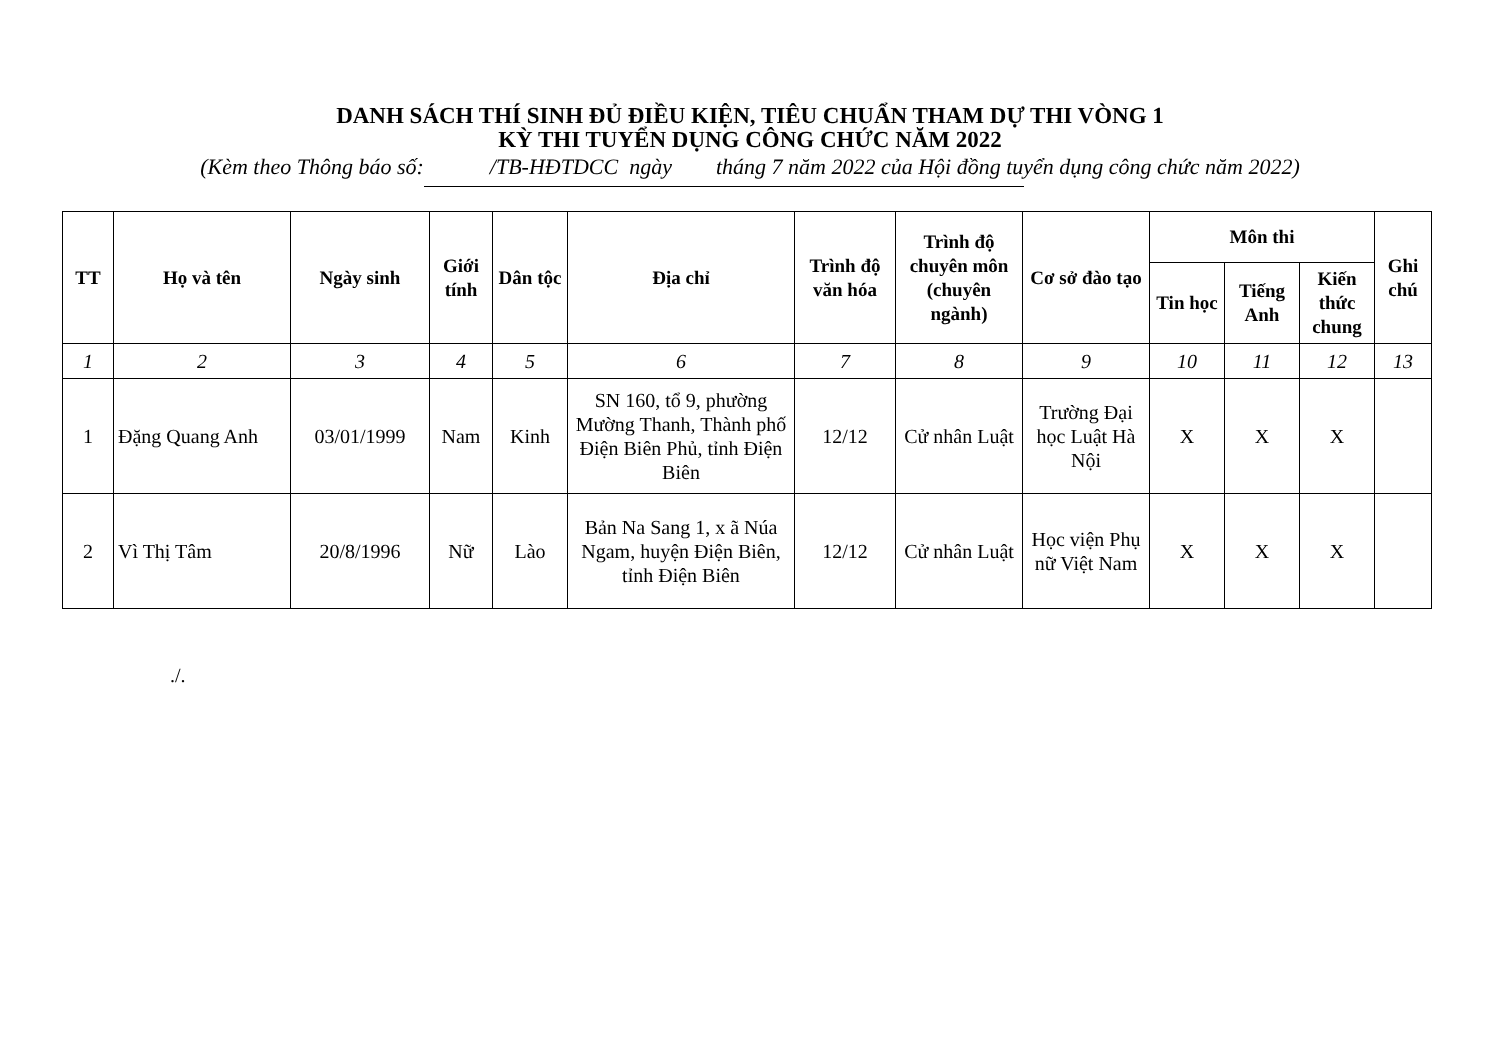DANH SÁCH THÍ SINH ĐỦ ĐIỀU KIỆN, TIÊU CHUẨN THAM DỰ THI VÒNG 1
KỲ THI TUYỂN DỤNG CÔNG CHỨC NĂM 2022
(Kèm theo Thông báo số: /TB-HĐTDCC ngày tháng 7 năm 2022 của Hội đồng tuyển dụng công chức năm 2022)
| TT | Họ và tên | Ngày sinh | Giới tính | Dân tộc | Địa chỉ | Trình độ văn hóa | Trình độ chuyên môn (chuyên ngành) | Cơ sở đào tạo | Môn thi | | | Ghi chú |
| --- | --- | --- | --- | --- | --- | --- | --- | --- | --- | --- | --- | --- |
| | | | | | | | | | Tin học | Tiếng Anh | Kiến thức chung | |
| 1 | 2 | 3 | 4 | 5 | 6 | 7 | 8 | 9 | 10 | 11 | 12 | 13 |
| 1 | Đặng Quang Anh | 03/01/1999 | Nam | Kinh | SN 160, tổ 9, phường Mường Thanh, Thành phố Điện Biên Phủ, tỉnh Điện Biên | 12/12 | Cử nhân Luật | Trường Đại học Luật Hà Nội | X | X | X | |
| 2 | Vì Thị Tâm | 20/8/1996 | Nữ | Lào | Bản Na Sang 1, x ã Núa Ngam, huyện Điện Biên, tỉnh Điện Biên | 12/12 | Cử nhân Luật | Học viện Phụ nữ Việt Nam | X | X | X | |
./.